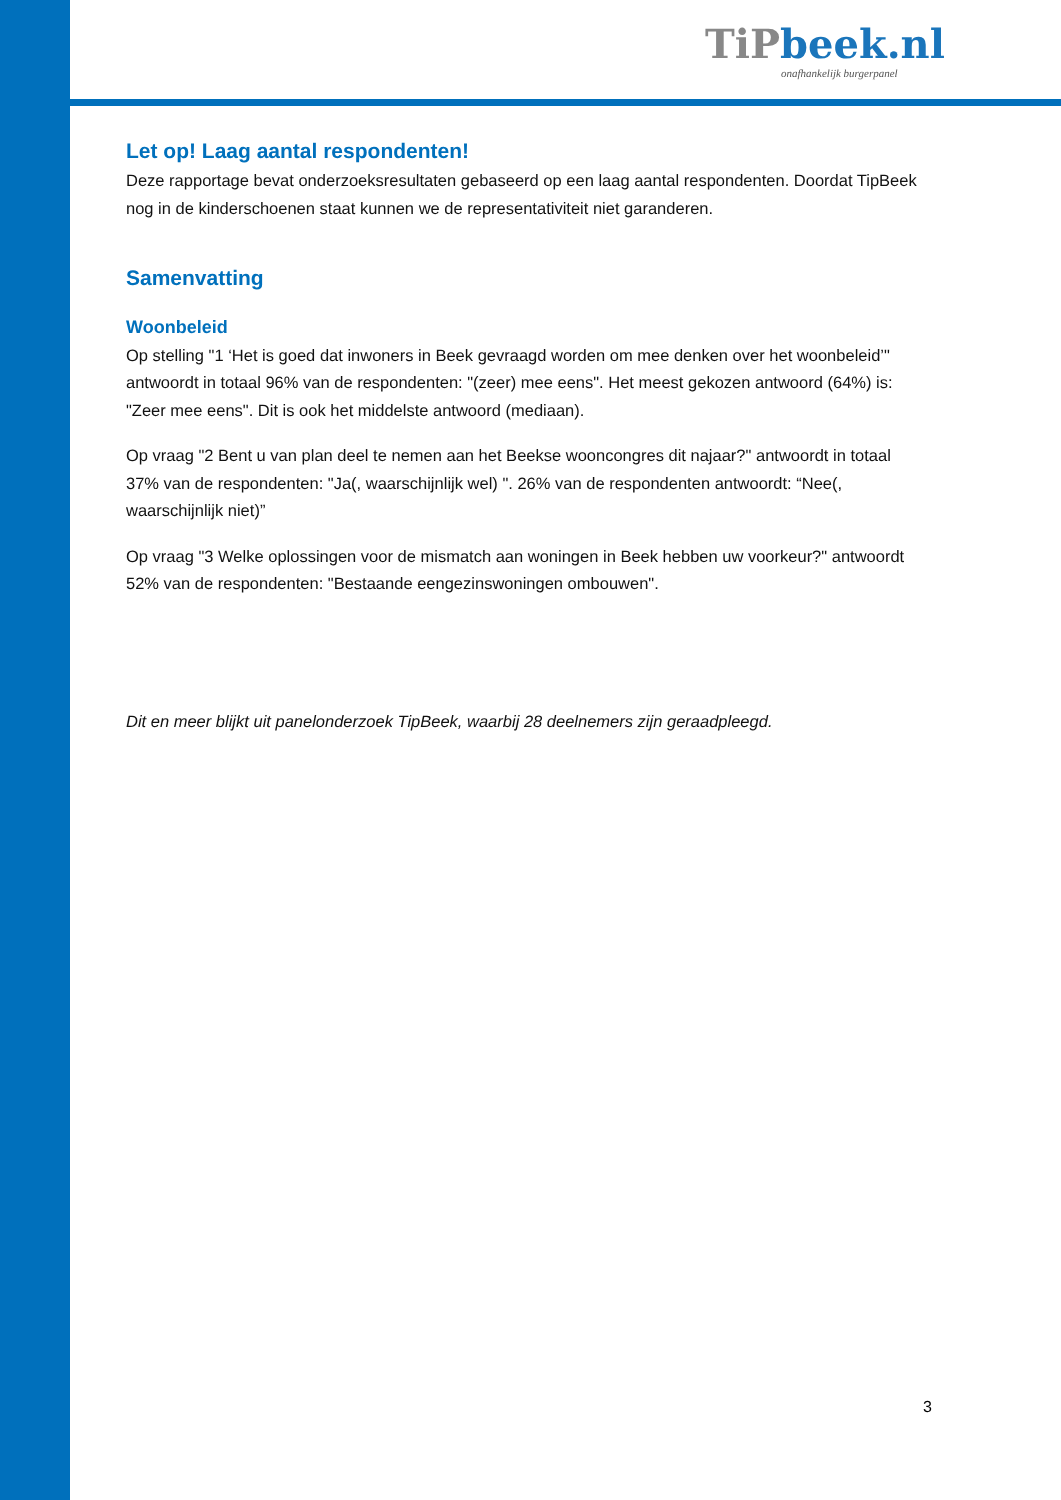TiPbeek.nl
onafhankelijk burgerpanel
Let op! Laag aantal respondenten!
Deze rapportage bevat onderzoeksresultaten gebaseerd op een laag aantal respondenten. Doordat TipBeek nog in de kinderschoenen staat kunnen we de representativiteit niet garanderen.
Samenvatting
Woonbeleid
Op stelling "1 ‘Het is goed dat inwoners in Beek gevraagd worden om mee denken over het woonbeleid’" antwoordt in totaal 96% van de respondenten: "(zeer) mee eens". Het meest gekozen antwoord (64%) is: "Zeer mee eens". Dit is ook het middelste antwoord (mediaan).
Op vraag "2 Bent u van plan deel te nemen aan het Beekse wooncongres dit najaar?" antwoordt in totaal 37% van de respondenten: "Ja(, waarschijnlijk wel) ". 26% van de respondenten antwoordt: “Nee(, waarschijnlijk niet)”
Op vraag "3 Welke oplossingen voor de mismatch aan woningen in Beek hebben uw voorkeur?" antwoordt 52% van de respondenten: "Bestaande eengezinswoningen ombouwen".
Dit en meer blijkt uit panelonderzoek TipBeek, waarbij 28 deelnemers zijn geraadpleegd.
3